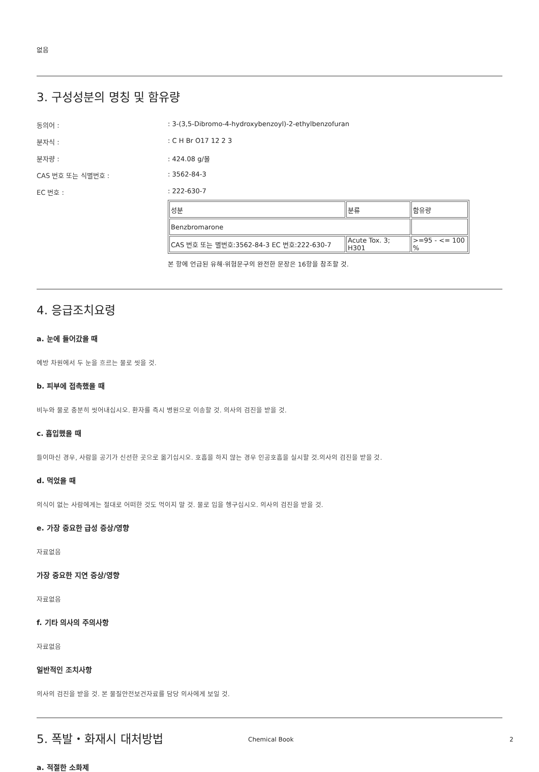없음
3. 구성성분의 명칭 및 함유량
동의어 :: 3-(3,5-Dibromo-4-hydroxybenzoyl)-2-ethylbenzofuran
분자식 :: C H Br O17 12 2 3
분자량 :: 424.08 g/몰
CAS 번호 또는 식별번호 :: 3562-84-3
EC 번호 :: 222-630-7
| 성분 | 분류 | 함유량 |
| Benzbromarone | | |
| CAS 번호 또는 별번호:3562-84-3 EC 번호:222-630-7 | Acute Tox. 3; H301 | >=95 - <= 100 % |
본 항에 언급된 유해·위험문구의 완전한 문장은 16항을 참조할 것.
4. 응급조치요령
a. 눈에 들어갔을 때
예방 차원에서 두 눈을 흐르는 물로 씻을 것.
b. 피부에 접촉했을 때
비누와 물로 충분히 씻어내십시오. 환자를 즉시 병원으로 이송할 것. 의사의 검진을 받을 것.
c. 흡입했을 때
들이마신 경우, 사람을 공기가 신선한 곳으로 옮기십시오. 호흡을 하지 않는 경우 인공호흡을 실시할 것.의사의 검진을 받을 것.
d. 먹었을 때
의식이 없는 사람에게는 절대로 어떠한 것도 먹이지 말 것. 물로 입을 헹구십시오. 의사의 검진을 받을 것.
e. 가장 중요한 급성 증상/영향
자료없음
가장 중요한 지연 증상/영향
자료없음
f. 기타 의사의 주의사항
자료없음
일반적인 조치사항
의사의 검진을 받을 것. 본 물질안전보건자료를 담당 의사에게 보일 것.
5. 폭발・화재시 대처방법
a. 적절한 소화제
Chemical Book 2